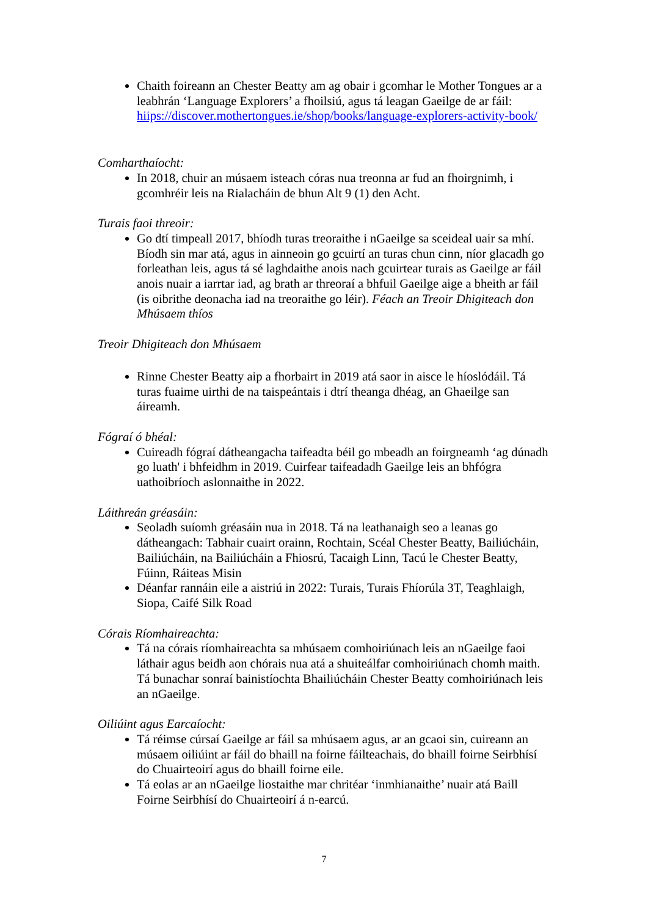Chaith foireann an Chester Beatty am ag obair i gcomhar le Mother Tongues ar a leabhrán ‘Language Explorers’ a fhoilsiú, agus tá leagan Gaeilge de ar fáil: hiips://discover.mothertongues.ie/shop/books/language-explorers-activity-book/
Comharthaíocht:
In 2018, chuir an músaem isteach córas nua treonna ar fud an fhoirgnimh, i gcomhréir leis na Rialacháin de bhun Alt 9 (1) den Acht.
Turais faoi threoir:
Go dtí timpeall 2017, bhíodh turas treoraithe i nGaeilge sa sceideal uair sa mhí. Bíodh sin mar atá, agus in ainneoin go gcuirtí an turas chun cinn, níor glacadh go forleathan leis, agus tá sé laghdaithe anois nach gcuirtear turais as Gaeilge ar fáil anois nuair a iarrtar iad, ag brath ar threoraí a bhfuil Gaeilge aige a bheith ar fáil (is oibrithe deonacha iad na treoraithe go léir). Féach an Treoir Dhigiteach don Mhúsaem thíos
Treoir Dhigiteach don Mhúsaem
Rinne Chester Beatty aip a fhorbairt in 2019 atá saor in aisce le híoslódáil. Tá turas fuaime uirthi de na taispeántais i dtrí theanga dhéag, an Ghaeilge san áireamh.
Fógraí ó bhéal:
Cuireadh fógraí dátheangacha taifeadta béil go mbeadh an foirgneamh ‘ag dúnadh go luath' i bhfeidhm in 2019. Cuirfear taifeadadh Gaeilge leis an bhfógra uathoibríoch aslonnaithe in 2022.
Láithreán gréasáin:
Seoladh suíomh gréasáin nua in 2018. Tá na leathanaigh seo a leanas go dátheangach: Tabhair cuairt orainn, Rochtain, Scéal Chester Beatty, Bailiúcháin, Bailiúcháin, na Bailiúcháin a Fhiosrú, Tacaigh Linn, Tacú le Chester Beatty, Fúinn, Ráiteas Misin
Déanfar rannáin eile a aistriú in 2022: Turais, Turais Fhíorúla 3T, Teaghlaigh, Siopa, Caifé Silk Road
Córais Ríomhaireachta:
Tá na córais ríomhaireachta sa mhúsaem comhoiriúnach leis an nGaeilge faoi láthair agus beidh aon chórais nua atá a shuiteálfar comhoiriúnach chomh maith. Tá bunachar sonraí bainistíochta Bhailiúcháin Chester Beatty comhoiriúnach leis an nGaeilge.
Oiliúint agus Earcaíocht:
Tá réimse cúrsaí Gaeilge ar fáil sa mhúsaem agus, ar an gcaoi sin, cuireann an músaem oiliúint ar fáil do bhaill na foirne fáilteachais, do bhaill foirne Seirbhísí do Chuairteoirí agus do bhaill foirne eile.
Tá eolas ar an nGaeilge liostaithe mar chritéar ‘inmhianaithe’ nuair atá Baill Foirne Seirbhísí do Chuairteoirí á n-earcú.
7